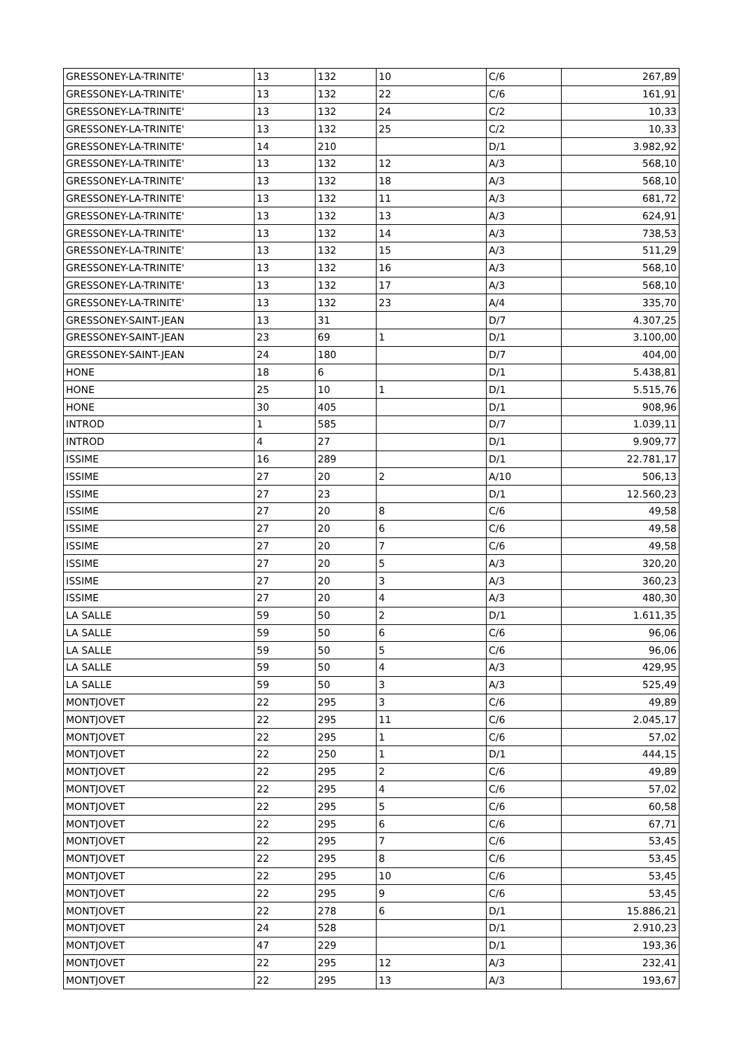| GRESSONEY-LA-TRINITE' | 13 | 132 | 10 | C/6 | 267,89 |
| GRESSONEY-LA-TRINITE' | 13 | 132 | 22 | C/6 | 161,91 |
| GRESSONEY-LA-TRINITE' | 13 | 132 | 24 | C/2 | 10,33 |
| GRESSONEY-LA-TRINITE' | 13 | 132 | 25 | C/2 | 10,33 |
| GRESSONEY-LA-TRINITE' | 14 | 210 | | D/1 | 3.982,92 |
| GRESSONEY-LA-TRINITE' | 13 | 132 | 12 | A/3 | 568,10 |
| GRESSONEY-LA-TRINITE' | 13 | 132 | 18 | A/3 | 568,10 |
| GRESSONEY-LA-TRINITE' | 13 | 132 | 11 | A/3 | 681,72 |
| GRESSONEY-LA-TRINITE' | 13 | 132 | 13 | A/3 | 624,91 |
| GRESSONEY-LA-TRINITE' | 13 | 132 | 14 | A/3 | 738,53 |
| GRESSONEY-LA-TRINITE' | 13 | 132 | 15 | A/3 | 511,29 |
| GRESSONEY-LA-TRINITE' | 13 | 132 | 16 | A/3 | 568,10 |
| GRESSONEY-LA-TRINITE' | 13 | 132 | 17 | A/3 | 568,10 |
| GRESSONEY-LA-TRINITE' | 13 | 132 | 23 | A/4 | 335,70 |
| GRESSONEY-SAINT-JEAN | 13 | 31 | | D/7 | 4.307,25 |
| GRESSONEY-SAINT-JEAN | 23 | 69 | 1 | D/1 | 3.100,00 |
| GRESSONEY-SAINT-JEAN | 24 | 180 | | D/7 | 404,00 |
| HONE | 18 | 6 | | D/1 | 5.438,81 |
| HONE | 25 | 10 | 1 | D/1 | 5.515,76 |
| HONE | 30 | 405 | | D/1 | 908,96 |
| INTROD | 1 | 585 | | D/7 | 1.039,11 |
| INTROD | 4 | 27 | | D/1 | 9.909,77 |
| ISSIME | 16 | 289 | | D/1 | 22.781,17 |
| ISSIME | 27 | 20 | 2 | A/10 | 506,13 |
| ISSIME | 27 | 23 | | D/1 | 12.560,23 |
| ISSIME | 27 | 20 | 8 | C/6 | 49,58 |
| ISSIME | 27 | 20 | 6 | C/6 | 49,58 |
| ISSIME | 27 | 20 | 7 | C/6 | 49,58 |
| ISSIME | 27 | 20 | 5 | A/3 | 320,20 |
| ISSIME | 27 | 20 | 3 | A/3 | 360,23 |
| ISSIME | 27 | 20 | 4 | A/3 | 480,30 |
| LA SALLE | 59 | 50 | 2 | D/1 | 1.611,35 |
| LA SALLE | 59 | 50 | 6 | C/6 | 96,06 |
| LA SALLE | 59 | 50 | 5 | C/6 | 96,06 |
| LA SALLE | 59 | 50 | 4 | A/3 | 429,95 |
| LA SALLE | 59 | 50 | 3 | A/3 | 525,49 |
| MONTJOVET | 22 | 295 | 3 | C/6 | 49,89 |
| MONTJOVET | 22 | 295 | 11 | C/6 | 2.045,17 |
| MONTJOVET | 22 | 295 | 1 | C/6 | 57,02 |
| MONTJOVET | 22 | 250 | 1 | D/1 | 444,15 |
| MONTJOVET | 22 | 295 | 2 | C/6 | 49,89 |
| MONTJOVET | 22 | 295 | 4 | C/6 | 57,02 |
| MONTJOVET | 22 | 295 | 5 | C/6 | 60,58 |
| MONTJOVET | 22 | 295 | 6 | C/6 | 67,71 |
| MONTJOVET | 22 | 295 | 7 | C/6 | 53,45 |
| MONTJOVET | 22 | 295 | 8 | C/6 | 53,45 |
| MONTJOVET | 22 | 295 | 10 | C/6 | 53,45 |
| MONTJOVET | 22 | 295 | 9 | C/6 | 53,45 |
| MONTJOVET | 22 | 278 | 6 | D/1 | 15.886,21 |
| MONTJOVET | 24 | 528 | | D/1 | 2.910,23 |
| MONTJOVET | 47 | 229 | | D/1 | 193,36 |
| MONTJOVET | 22 | 295 | 12 | A/3 | 232,41 |
| MONTJOVET | 22 | 295 | 13 | A/3 | 193,67 |